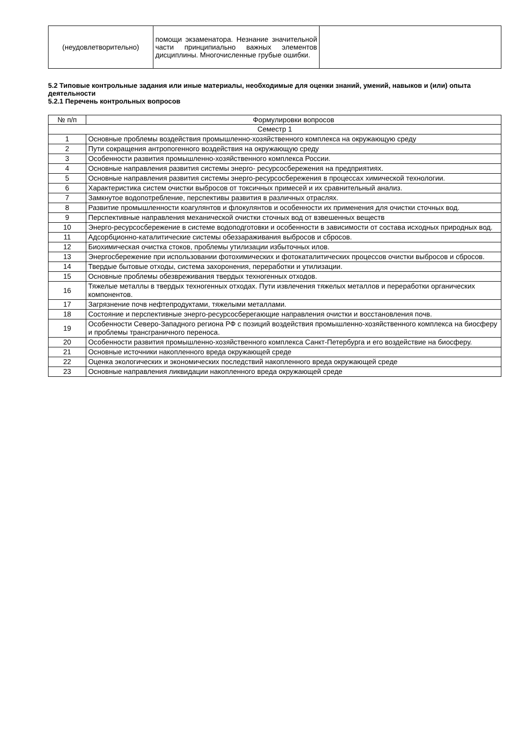| (неудовлетворительно) | помощи экзаменатора. Незнание значительной части принципиально важных элементов дисциплины. Многочисленные грубые ошибки. | |
5.2 Типовые контрольные задания или иные материалы, необходимые для оценки знаний, умений, навыков и (или) опыта деятельности
5.2.1 Перечень контрольных вопросов
| № п/п | Формулировки вопросов |
| --- | --- |
| Семестр 1 | |
| 1 | Основные проблемы воздействия промышленно-хозяйственного комплекса на окружающую среду |
| 2 | Пути сокращения антропогенного воздействия на окружающую среду |
| 3 | Особенности развития промышленно-хозяйственного комплекса России. |
| 4 | Основные направления развития системы энерго- ресурсосбережения на предприятиях. |
| 5 | Основные направления развития системы энерго-ресурсосбережения в процессах химической технологии. |
| 6 | Характеристика систем очистки выбросов от токсичных примесей и их сравнительный анализ. |
| 7 | Замкнутое водопотребление, перспективы развития в различных отраслях. |
| 8 | Развитие промышленности коагулянтов и флокулянтов и особенности их применения для очистки сточных вод. |
| 9 | Перспективные направления механической очистки сточных вод от взвешенных веществ |
| 10 | Энерго-ресурсосбережение в системе водоподготовки и особенности в зависимости от состава исходных природных вод. |
| 11 | Адсорбционно-каталитические системы обеззараживания выбросов и сбросов. |
| 12 | Биохимическая очистка стоков, проблемы утилизации избыточных илов. |
| 13 | Энергосбережение при использовании фотохимических и фотокаталитических процессов очистки выбросов и сбросов. |
| 14 | Твердые бытовые отходы, система захоронения, переработки и утилизации. |
| 15 | Основные проблемы обезвреживания твердых техногенных отходов. |
| 16 | Тяжелые металлы в твердых техногенных отходах. Пути извлечения тяжелых металлов и переработки органических компонентов. |
| 17 | Загрязнение почв нефтепродуктами, тяжелыми металлами. |
| 18 | Состояние и перспективные энерго-ресурсосберегающие направления очистки и восстановления почв. |
| 19 | Особенности Северо-Западного региона РФ с позиций воздействия промышленно-хозяйственного комплекса на биосферу и проблемы трансграничного переноса. |
| 20 | Особенности развития промышленно-хозяйственного комплекса Санкт-Петербурга и его воздействие на биосферу. |
| 21 | Основные источники накопленного вреда окружающей среде |
| 22 | Оценка экологических и экономических последствий накопленного вреда окружающей среде |
| 23 | Основные направления ликвидации накопленного вреда окружающей среде |